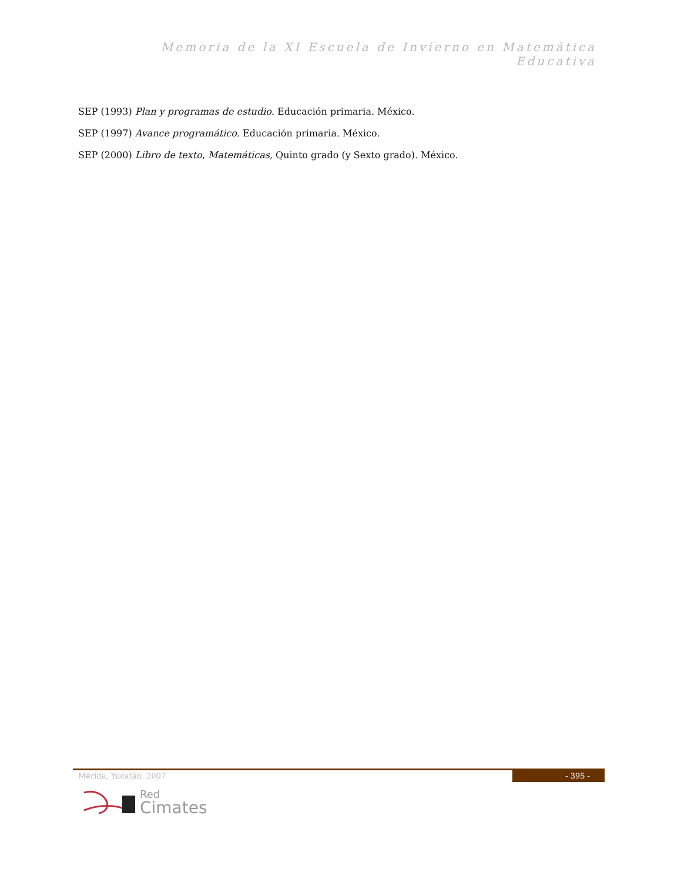Memoria de la XI Escuela de Invierno en Matemática Educativa
SEP (1993) Plan y programas de estudio. Educación primaria. México.
SEP (1997) Avance programático. Educación primaria. México.
SEP (2000) Libro de texto, Matemáticas, Quinto grado (y Sexto grado). México.
Mérida, Yucatán. 2007 - 395 -
Red
Cimates